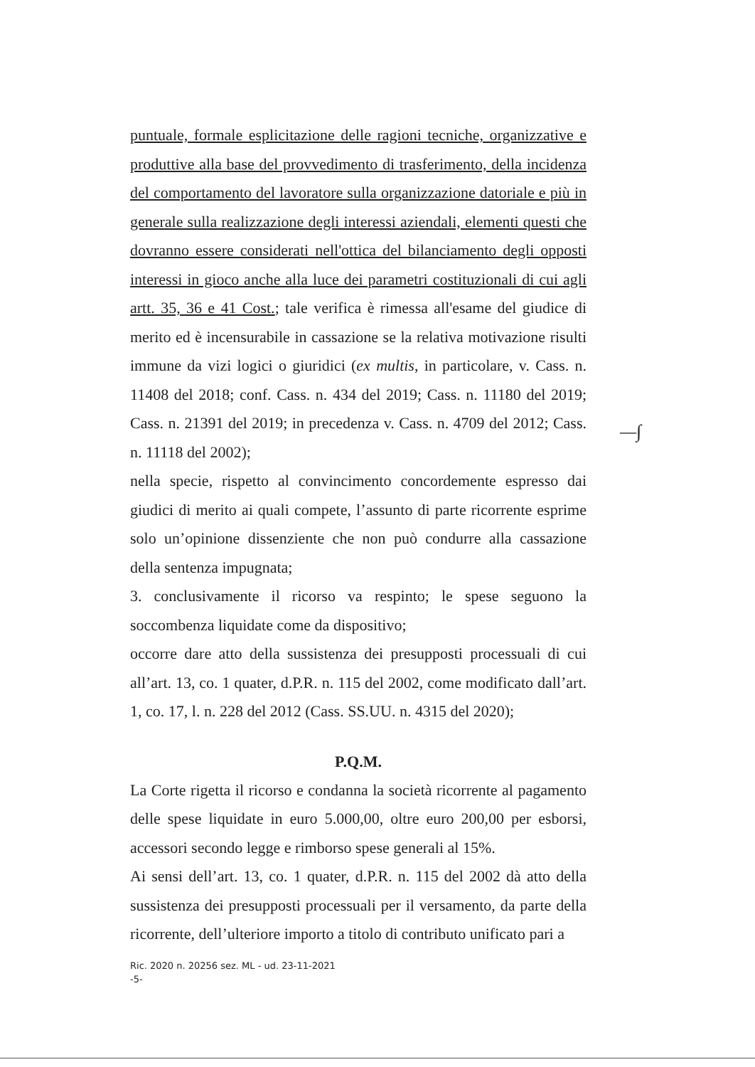puntuale, formale esplicitazione delle ragioni tecniche, organizzative e produttive alla base del provvedimento di trasferimento, della incidenza del comportamento del lavoratore sulla organizzazione datoriale e più in generale sulla realizzazione degli interessi aziendali, elementi questi che dovranno essere considerati nell'ottica del bilanciamento degli opposti interessi in gioco anche alla luce dei parametri costituzionali di cui agli artt. 35, 36 e 41 Cost.; tale verifica è rimessa all'esame del giudice di merito ed è incensurabile in cassazione se la relativa motivazione risulti immune da vizi logici o giuridici (ex multis, in particolare, v. Cass. n. 11408 del 2018; conf. Cass. n. 434 del 2019; Cass. n. 11180 del 2019; Cass. n. 21391 del 2019; in precedenza v. Cass. n. 4709 del 2012; Cass. n. 11118 del 2002);
nella specie, rispetto al convincimento concordemente espresso dai giudici di merito ai quali compete, l’assunto di parte ricorrente esprime solo un’opinione dissenziente che non può condurre alla cassazione della sentenza impugnata;
3. conclusivamente il ricorso va respinto; le spese seguono la soccombenza liquidate come da dispositivo;
occorre dare atto della sussistenza dei presupposti processuali di cui all’art. 13, co. 1 quater, d.P.R. n. 115 del 2002, come modificato dall’art. 1, co. 17, l. n. 228 del 2012 (Cass. SS.UU. n. 4315 del 2020);
P.Q.M.
La Corte rigetta il ricorso e condanna la società ricorrente al pagamento delle spese liquidate in euro 5.000,00, oltre euro 200,00 per esborsi, accessori secondo legge e rimborso spese generali al 15%.
Ai sensi dell’art. 13, co. 1 quater, d.P.R. n. 115 del 2002 dà atto della sussistenza dei presupposti processuali per il versamento, da parte della ricorrente, dell’ulteriore importo a titolo di contributo unificato pari a
Ric. 2020 n. 20256 sez. ML - ud. 23-11-2021
-5-
—∫